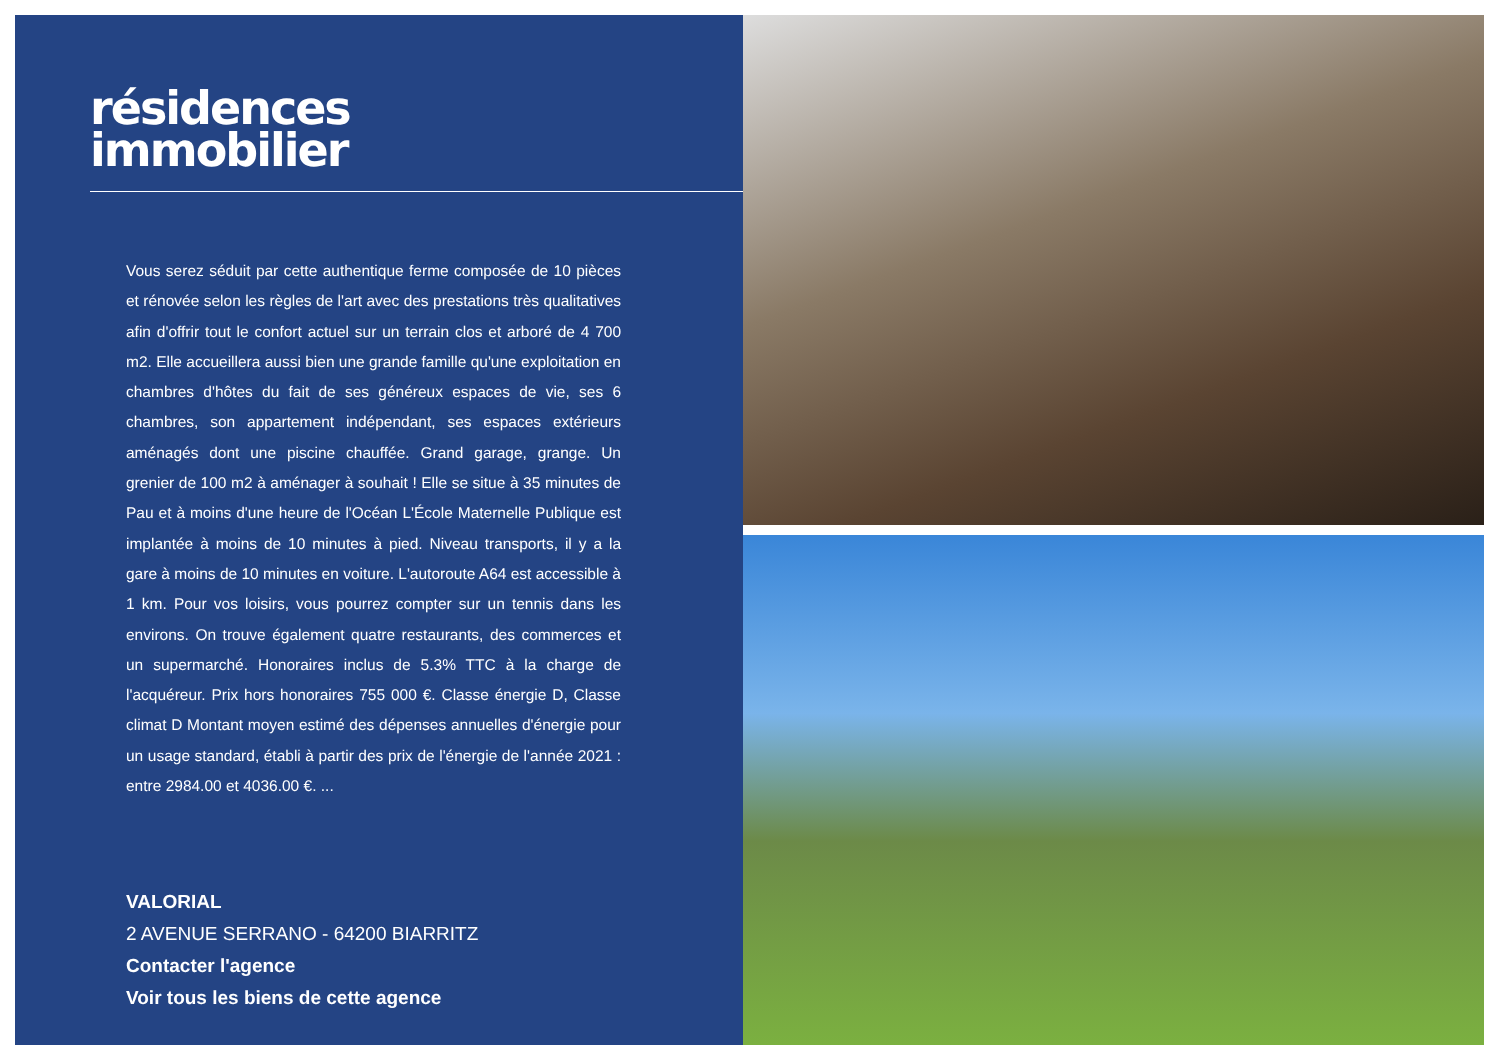résidences
immobilier
Vous serez séduit par cette authentique ferme composée de 10 pièces et rénovée selon les règles de l'art avec des prestations très qualitatives afin d'offrir tout le confort actuel sur un terrain clos et arboré de 4 700 m2. Elle accueillera aussi bien une grande famille qu'une exploitation en chambres d'hôtes du fait de ses généreux espaces de vie, ses 6 chambres, son appartement indépendant, ses espaces extérieurs aménagés dont une piscine chauffée. Grand garage, grange. Un grenier de 100 m2 à aménager à souhait ! Elle se situe à 35 minutes de Pau et à moins d'une heure de l'Océan L'École Maternelle Publique est implantée à moins de 10 minutes à pied. Niveau transports, il y a la gare à moins de 10 minutes en voiture. L'autoroute A64 est accessible à 1 km. Pour vos loisirs, vous pourrez compter sur un tennis dans les environs. On trouve également quatre restaurants, des commerces et un supermarché. Honoraires inclus de 5.3% TTC à la charge de l'acquéreur. Prix hors honoraires 755 000 €. Classe énergie D, Classe climat D Montant moyen estimé des dépenses annuelles d'énergie pour un usage standard, établi à partir des prix de l'énergie de l'année 2021 : entre 2984.00 et 4036.00 €. ...
VALORIAL
2 AVENUE SERRANO - 64200 BIARRITZ
Contacter l'agence
Voir tous les biens de cette agence